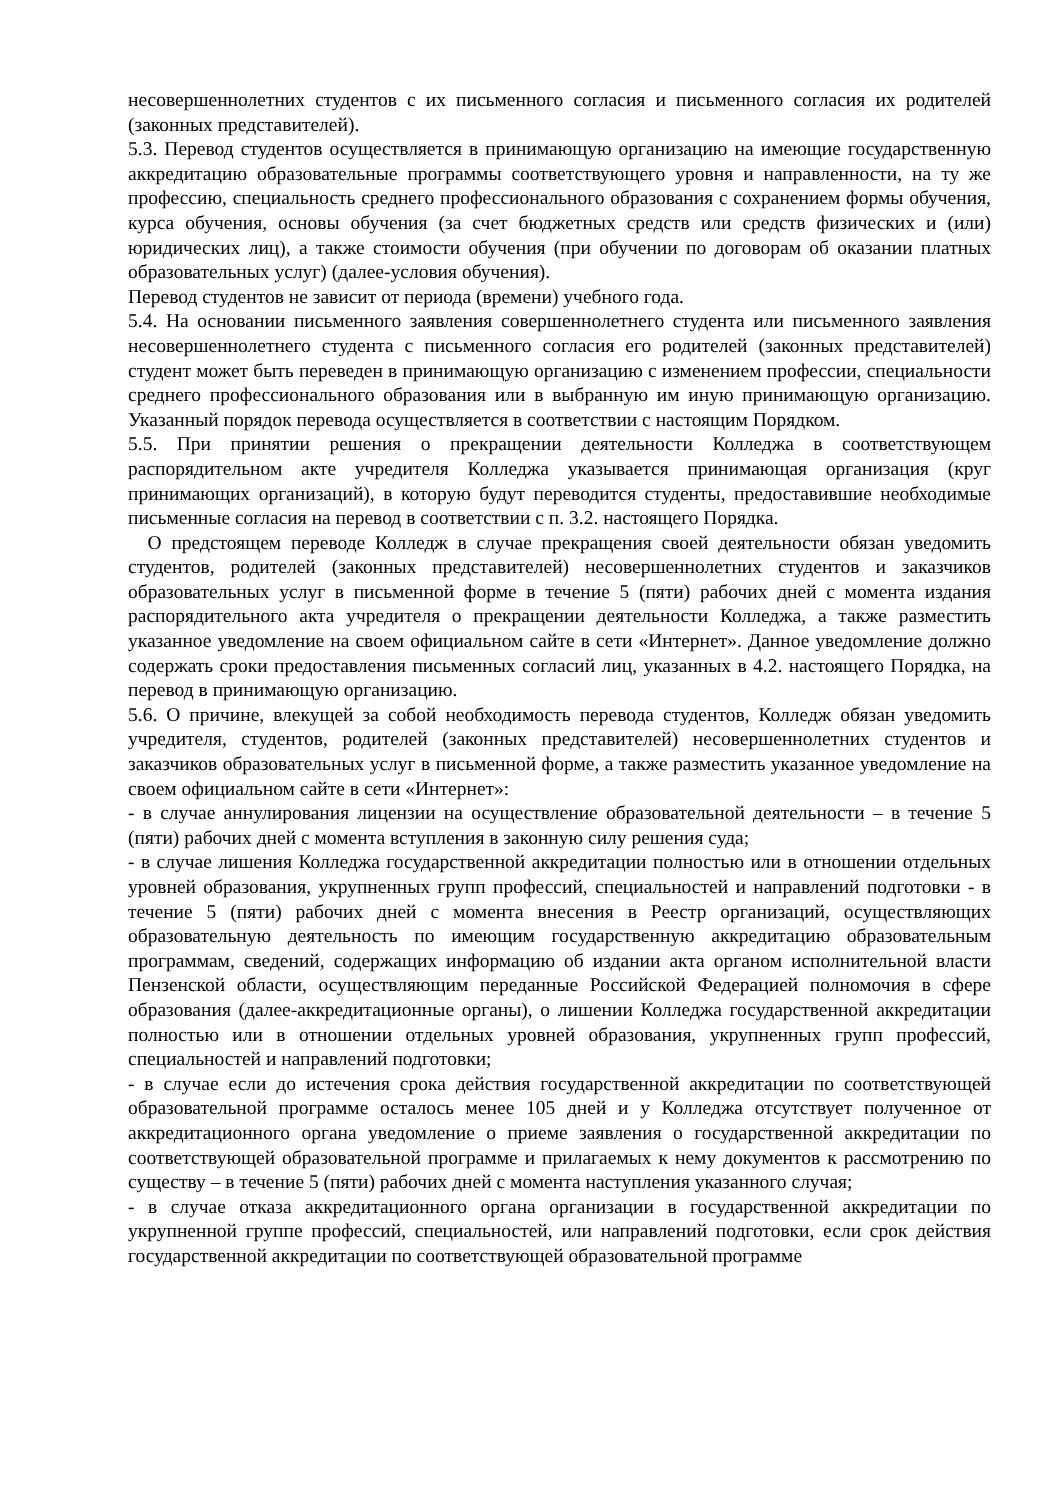несовершеннолетних студентов с их письменного согласия и письменного согласия их родителей (законных представителей).
5.3. Перевод студентов осуществляется в принимающую организацию на имеющие государственную аккредитацию образовательные программы соответствующего уровня и направленности, на ту же профессию, специальность среднего профессионального образования с сохранением формы обучения, курса обучения, основы обучения (за счет бюджетных средств или средств физических и (или) юридических лиц), а также стоимости обучения (при обучении по договорам об оказании платных образовательных услуг) (далее-условия обучения).
Перевод студентов не зависит от периода (времени) учебного года.
5.4. На основании письменного заявления совершеннолетнего студента или письменного заявления несовершеннолетнего студента с письменного согласия его родителей (законных представителей) студент может быть переведен в принимающую организацию с изменением профессии, специальности среднего профессионального образования или в выбранную им иную принимающую организацию. Указанный порядок перевода осуществляется в соответствии с настоящим Порядком.
5.5. При принятии решения о прекращении деятельности Колледжа в соответствующем распорядительном акте учредителя Колледжа указывается принимающая организация (круг принимающих организаций), в которую будут переводится студенты, предоставившие необходимые письменные согласия на перевод в соответствии с п. 3.2. настоящего Порядка.
О предстоящем переводе Колледж в случае прекращения своей деятельности обязан уведомить студентов, родителей (законных представителей) несовершеннолетних студентов и заказчиков образовательных услуг в письменной форме в течение 5 (пяти) рабочих дней с момента издания распорядительного акта учредителя о прекращении деятельности Колледжа, а также разместить указанное уведомление на своем официальном сайте в сети «Интернет». Данное уведомление должно содержать сроки предоставления письменных согласий лиц, указанных в 4.2. настоящего Порядка, на перевод в принимающую организацию.
5.6. О причине, влекущей за собой необходимость перевода студентов, Колледж обязан уведомить учредителя, студентов, родителей (законных представителей) несовершеннолетних студентов и заказчиков образовательных услуг в письменной форме, а также разместить указанное уведомление на своем официальном сайте в сети «Интернет»:
- в случае аннулирования лицензии на осуществление образовательной деятельности – в течение 5 (пяти) рабочих дней с момента вступления в законную силу решения суда;
- в случае лишения Колледжа государственной аккредитации полностью или в отношении отдельных уровней образования, укрупненных групп профессий, специальностей и направлений подготовки - в течение 5 (пяти) рабочих дней с момента внесения в Реестр организаций, осуществляющих образовательную деятельность по имеющим государственную аккредитацию образовательным программам, сведений, содержащих информацию об издании акта органом исполнительной власти Пензенской области, осуществляющим переданные Российской Федерацией полномочия в сфере образования (далее-аккредитационные органы), о лишении Колледжа государственной аккредитации полностью или в отношении отдельных уровней образования, укрупненных групп профессий, специальностей и направлений подготовки;
- в случае если до истечения срока действия государственной аккредитации по соответствующей образовательной программе осталось менее 105 дней и у Колледжа отсутствует полученное от аккредитационного органа уведомление о приеме заявления о государственной аккредитации по соответствующей образовательной программе и прилагаемых к нему документов к рассмотрению по существу – в течение 5 (пяти) рабочих дней с момента наступления указанного случая;
- в случае отказа аккредитационного органа организации в государственной аккредитации по укрупненной группе профессий, специальностей, или направлений подготовки, если срок действия государственной аккредитации по соответствующей образовательной программе